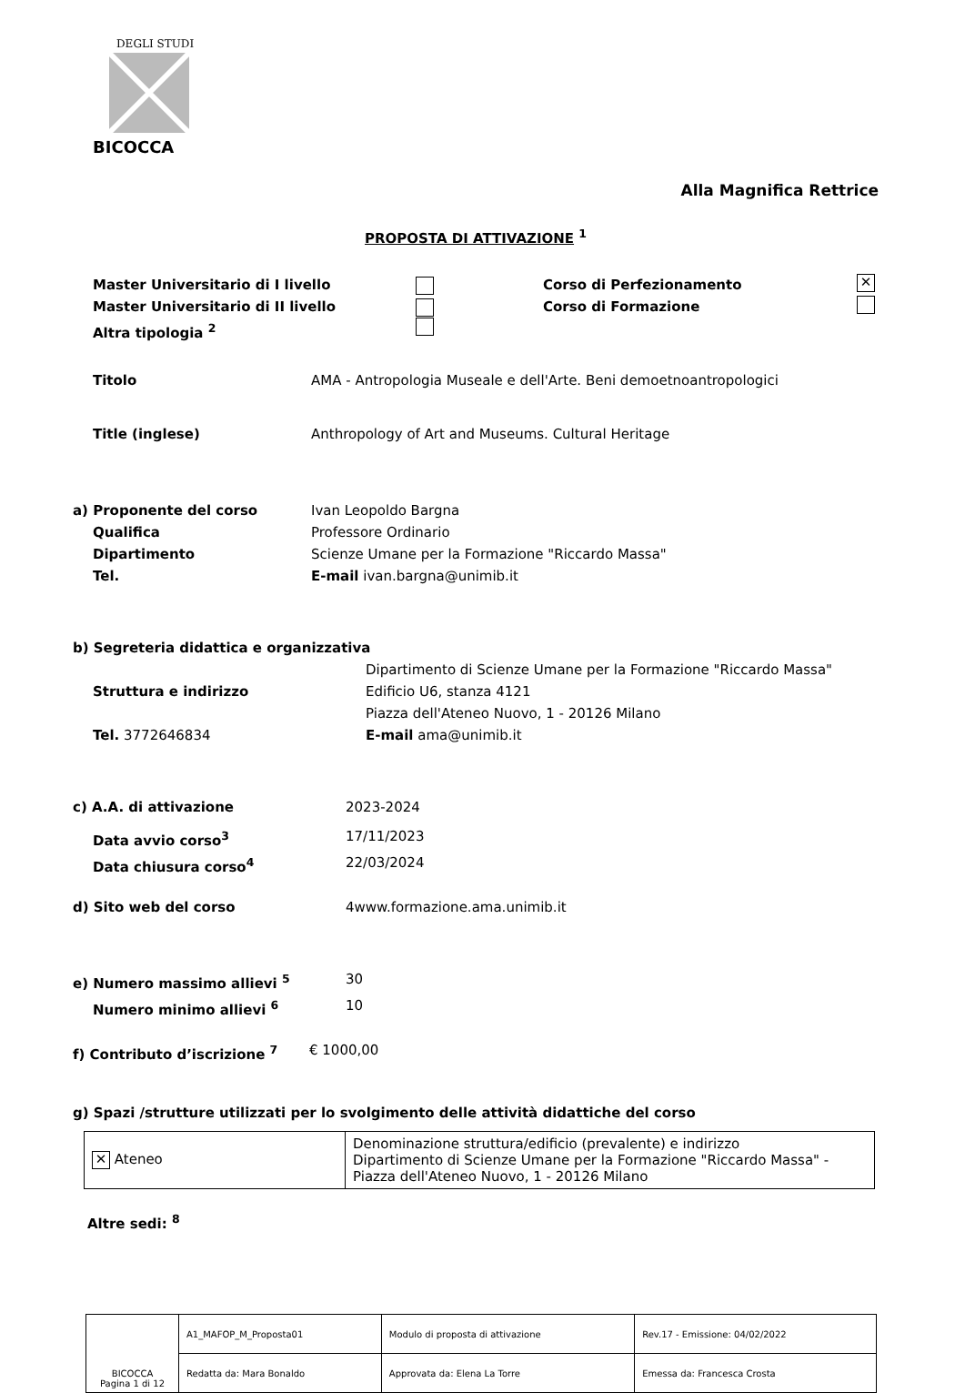DEGLI STUDI
BICOCCA
Alla Magnifica Rettrice
PROPOSTA DI ATTIVAZIONE <sup>1</sup>
Master Universitario di I livello Corso di Perfezionamento ✕
Master Universitario di II livello Corso di Formazione
Altra tipologia <sup>2</sup>
Titolo AMA - Antropologia Museale e dell'Arte. Beni demoetnoantropologici
Title (inglese) Anthropology of Art and Museums. Cultural Heritage
a) Proponente del corso Ivan Leopoldo Bargna
Qualifica Professore Ordinario
Dipartimento Scienze Umane per la Formazione "Riccardo Massa"
Tel. E-mail ivan.bargna@unimib.it
b) Segreteria didattica e organizzativa
Struttura e indirizzo Dipartimento di Scienze Umane per la Formazione "Riccardo Massa"
Edificio U6, stanza 4121
Piazza dell'Ateneo Nuovo, 1 - 20126 Milano
Tel. 3772646834 E-mail ama@unimib.it
c) A.A. di attivazione 2023-2024
Data avvio corso<sup>3</sup> 17/11/2023
Data chiusura corso<sup>4</sup> 22/03/2024
d) Sito web del corso 4www.formazione.ama.unimib.it
e) Numero massimo allievi <sup>5</sup> 30
Numero minimo allievi <sup>6</sup> 10
f) Contributo d’iscrizione <sup>7</sup> € 1000,00
g) Spazi /strutture utilizzati per lo svolgimento delle attività didattiche del corso
| ✕ Ateneo | Denominazione struttura/edificio (prevalente) e indirizzo Dipartimento di Scienze Umane per la Formazione "Riccardo Massa" - Piazza dell'Ateneo Nuovo, 1 - 20126 Milano |
Altre sedi: <sup>8</sup>
| BICOCCA Pagina 1 di 12 | A1_MAFOP_M_Proposta01 | Modulo di proposta di attivazione | Rev.17 - Emissione: 04/02/2022 |
| | Redatta da: Mara Bonaldo | Approvata da: Elena La Torre | Emessa da: Francesca Crosta |